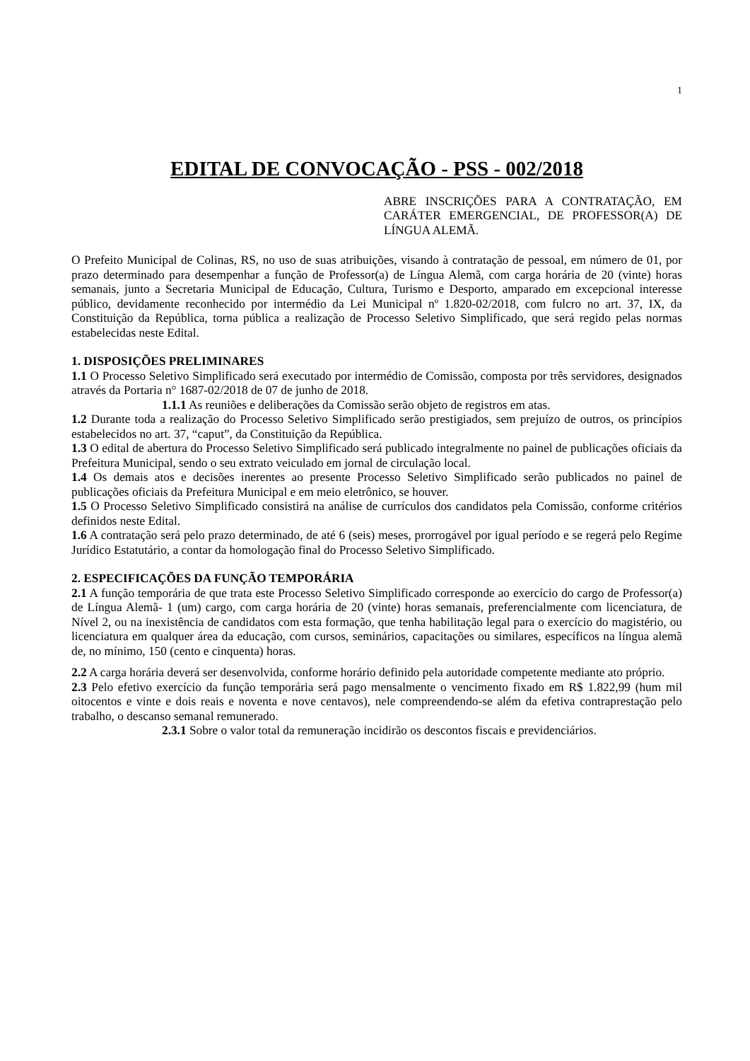1
EDITAL DE CONVOCAÇÃO - PSS - 002/2018
ABRE INSCRIÇÕES PARA A CONTRATAÇÃO, EM CARÁTER EMERGENCIAL, DE PROFESSOR(A) DE LÍNGUA ALEMÃ.
O Prefeito Municipal de Colinas, RS, no uso de suas atribuições, visando à contratação de pessoal, em número de 01, por prazo determinado para desempenhar a função de Professor(a) de Língua Alemã, com carga horária de 20 (vinte) horas semanais, junto a Secretaria Municipal de Educação, Cultura, Turismo e Desporto, amparado em excepcional interesse público, devidamente reconhecido por intermédio da Lei Municipal nº 1.820-02/2018, com fulcro no art. 37, IX, da Constituição da República, torna pública a realização de Processo Seletivo Simplificado, que será regido pelas normas estabelecidas neste Edital.
1. DISPOSIÇÕES PRELIMINARES
1.1 O Processo Seletivo Simplificado será executado por intermédio de Comissão, composta por três servidores, designados através da Portaria n° 1687-02/2018 de 07 de junho de 2018.
1.1.1 As reuniões e deliberações da Comissão serão objeto de registros em atas.
1.2 Durante toda a realização do Processo Seletivo Simplificado serão prestigiados, sem prejuízo de outros, os princípios estabelecidos no art. 37, “caput”, da Constituição da República.
1.3 O edital de abertura do Processo Seletivo Simplificado será publicado integralmente no painel de publicações oficiais da Prefeitura Municipal, sendo o seu extrato veiculado em jornal de circulação local.
1.4 Os demais atos e decisões inerentes ao presente Processo Seletivo Simplificado serão publicados no painel de publicações oficiais da Prefeitura Municipal e em meio eletrônico, se houver.
1.5 O Processo Seletivo Simplificado consistirá na análise de currículos dos candidatos pela Comissão, conforme critérios definidos neste Edital.
1.6 A contratação será pelo prazo determinado, de até 6 (seis) meses, prorrogável por igual período e se regerá pelo Regime Jurídico Estatutário, a contar da homologação final do Processo Seletivo Simplificado.
2. ESPECIFICAÇÕES DA FUNÇÃO TEMPORÁRIA
2.1 A função temporária de que trata este Processo Seletivo Simplificado corresponde ao exercício do cargo de Professor(a) de Língua Alemã- 1 (um) cargo, com carga horária de 20 (vinte) horas semanais, preferencialmente com licenciatura, de Nível 2, ou na inexistência de candidatos com esta formação, que tenha habilitação legal para o exercício do magistério, ou licenciatura em qualquer área da educação, com cursos, seminários, capacitações ou similares, específicos na língua alemã de, no mínimo, 150 (cento e cinquenta) horas.
2.2 A carga horária deverá ser desenvolvida, conforme horário definido pela autoridade competente mediante ato próprio.
2.3 Pelo efetivo exercício da função temporária será pago mensalmente o vencimento fixado em R$ 1.822,99 (hum mil oitocentos e vinte e dois reais e noventa e nove centavos), nele compreendendo-se além da efetiva contraprestação pelo trabalho, o descanso semanal remunerado.
2.3.1 Sobre o valor total da remuneração incidirão os descontos fiscais e previdenciários.